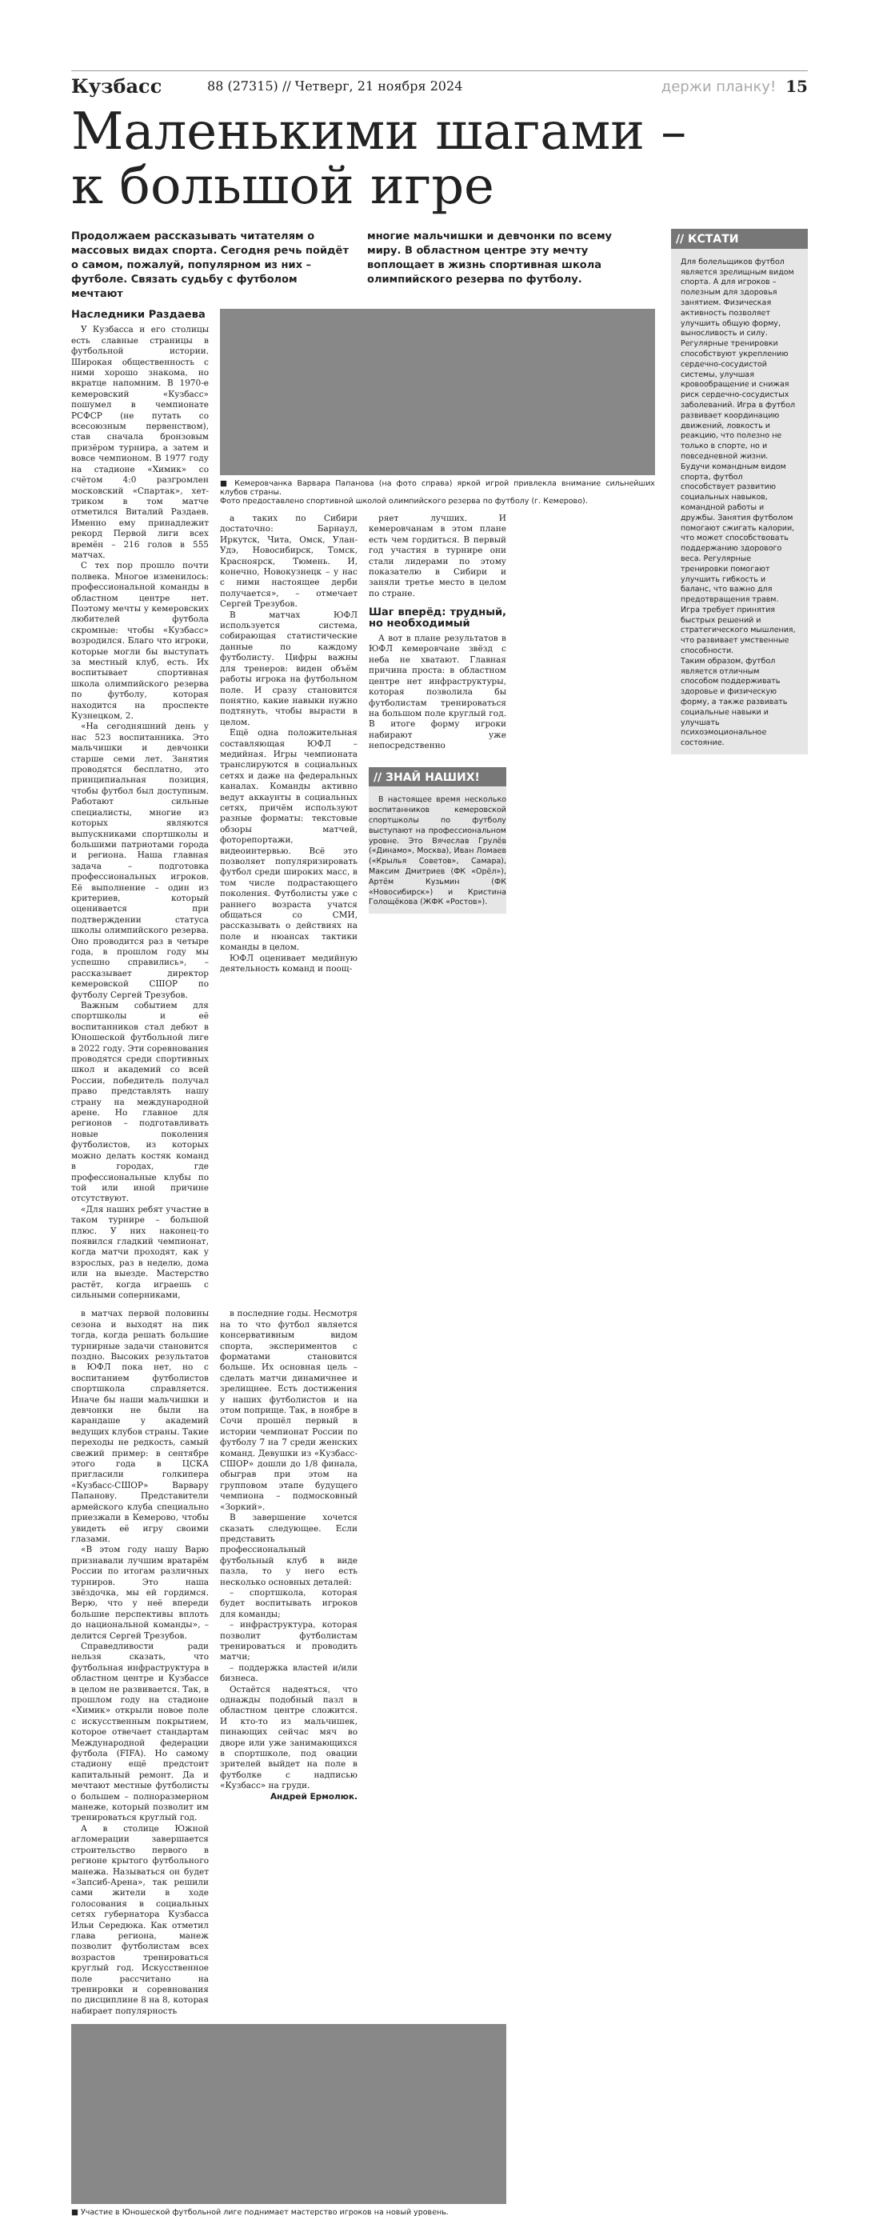Кузбасс 88 (27315) // Четверг, 21 ноября 2024 держи планку! 15
Маленькими шагами –
к большой игре
Продолжаем рассказывать читателям о массовых видах спорта. Сегодня речь пойдёт о самом, пожалуй, популярном из них – футболе. Связать судьбу с футболом мечтают
многие мальчишки и девчонки по всему миру. В областном центре эту мечту воплощает в жизнь спортивная школа олимпийского резерва по футболу.
Наследники Раздаева
У Кузбасса и его столицы есть славные страницы в футбольной истории. Широкая общественность с ними хорошо знакома, но вкратце напомним. В 1970-е кемеровский «Кузбасс» пошумел в чемпионате РСФСР (не путать со всесоюзным первенством), став сначала бронзовым призёром турнира, а затем и вовсе чемпионом. В 1977 году на стадионе «Химик» со счётом 4:0 разгромлен московский «Спартак», хет-триком в том матче отметился Виталий Раздаев. Именно ему принадлежит рекорд Первой лиги всех времён – 216 голов в 555 матчах.
С тех пор прошло почти полвека. Многое изменилось: профессиональной команды в областном центре нет. Поэтому мечты у кемеровских любителей футбола скромные: чтобы «Кузбасс» возродился. Благо что игроки, которые могли бы выступать за местный клуб, есть. Их воспитывает спортивная школа олимпийского резерва по футболу, которая находится на проспекте Кузнецком, 2.
«На сегодняшний день у нас 523 воспитанника. Это мальчишки и девчонки старше семи лет. Занятия проводятся бесплатно, это принципиальная позиция, чтобы футбол был доступным. Работают сильные специалисты, многие из которых являются выпускниками спортшколы и большими патриотами города и региона. Наша главная задача – подготовка профессиональных игроков. Её выполнение – один из критериев, который оценивается при подтверждении статуса школы олимпийского резерва. Оно проводится раз в четыре года, в прошлом году мы успешно справились», – рассказывает директор кемеровской СШОР по футболу Сергей Трезубов.
Важным событием для спортшколы и её воспитанников стал дебют в Юношеской футбольной лиге в 2022 году. Эти соревнования проводятся среди спортивных школ и академий со всей России, победитель получал право представлять нашу страну на международной арене. Но главное для регионов – подготавливать новые поколения футболистов, из которых можно делать костяк команд в городах, где профессиональные клубы по той или иной причине отсутствуют.
«Для наших ребят участие в таком турнире – большой плюс. У них наконец-то появился гладкий чемпионат, когда матчи проходят, как у взрослых, раз в неделю, дома или на выезде. Мастерство растёт, когда играешь с сильными соперниками,
■ Кемеровчанка Варвара Папанова (на фото справа) яркой игрой привлекла внимание сильнейших клубов страны.
Фото предоставлено спортивной школой олимпийского резерва по футболу (г. Кемерово).
а таких по Сибири достаточно: Барнаул, Иркутск, Чита, Омск, Улан-Удэ, Новосибирск, Томск, Красноярск, Тюмень. И, конечно, Новокузнецк – у нас с ними настоящее дерби получается», – отмечает Сергей Трезубов.
В матчах ЮФЛ используется система, собирающая статистические данные по каждому футболисту. Цифры важны для тренеров: виден объём работы игрока на футбольном поле. И сразу становится понятно, какие навыки нужно подтянуть, чтобы вырасти в целом.
Ещё одна положительная составляющая ЮФЛ – медийная. Игры чемпионата транслируются в социальных сетях и даже на федеральных каналах. Команды активно ведут аккаунты в социальных сетях, причём используют разные форматы: текстовые обзоры матчей, фоторепортажи, видеоинтервью. Всё это позволяет популяризировать футбол среди широких масс, в том числе подрастающего поколения. Футболисты уже с раннего возраста учатся общаться со СМИ, рассказывать о действиях на поле и нюансах тактики команды в целом.
ЮФЛ оценивает медийную деятельность команд и поощ-
ряет лучших. И кемеровчанам в этом плане есть чем гордиться. В первый год участия в турнире они стали лидерами по этому показателю в Сибири и заняли третье место в целом по стране.
Шаг вперёд: трудный, но необходимый
А вот в плане результатов в ЮФЛ кемеровчане звёзд с неба не хватают. Главная причина проста: в областном центре нет инфраструктуры, которая позволила бы футболистам тренироваться на большом поле круглый год. В итоге форму игроки набирают уже непосредственно
// ЗНАЙ НАШИХ!
В настоящее время несколько воспитанников кемеровской спортшколы по футболу выступают на профессиональном уровне. Это Вячеслав Грулёв («Динамо», Москва), Иван Ломаев («Крылья Советов», Самара), Максим Дмитриев (ФК «Орёл»), Артём Кузьмин (ФК «Новосибирск») и Кристина Голощёкова (ЖФК «Ростов»).
// КСТАТИ
Для болельщиков футбол является зрелищным видом спорта. А для игроков – полезным для здоровья занятием. Физическая активность позволяет улучшить общую форму, выносливость и силу. Регулярные тренировки способствуют укреплению сердечно-сосудистой системы, улучшая кровообращение и снижая риск сердечно-сосудистых заболеваний. Игра в футбол развивает координацию движений, ловкость и реакцию, что полезно не только в спорте, но и повседневной жизни.
Будучи командным видом спорта, футбол способствует развитию социальных навыков, командной работы и дружбы. Занятия футболом помогают сжигать калории, что может способствовать поддержанию здорового веса. Регулярные тренировки помогают улучшить гибкость и баланс, что важно для предотвращения травм. Игра требует принятия быстрых решений и стратегического мышления, что развивает умственные способности.
Таким образом, футбол является отличным способом поддерживать здоровье и физическую форму, а также развивать социальные навыки и улучшать психоэмоциональное состояние.
в матчах первой половины сезона и выходят на пик тогда, когда решать большие турнирные задачи становится поздно. Высоких результатов в ЮФЛ пока нет, но с воспитанием футболистов спортшкола справляется. Иначе бы наши мальчишки и девчонки не были на карандаше у академий ведущих клубов страны. Такие переходы не редкость, самый свежий пример: в сентябре этого года в ЦСКА пригласили голкипера «Кузбасс-СШОР» Варвару Папанову. Представители армейского клуба специально приезжали в Кемерово, чтобы увидеть её игру своими глазами.
«В этом году нашу Варю признавали лучшим вратарём России по итогам различных турниров. Это наша звёздочка, мы ей гордимся. Верю, что у неё впереди большие перспективы вплоть до национальной команды», – делится Сергей Трезубов.
Справедливости ради нельзя сказать, что футбольная инфраструктура в областном центре и Кузбассе в целом не развивается. Так, в прошлом году на стадионе «Химик» открыли новое поле с искусственным покрытием, которое отвечает стандартам Международной федерации футбола (FIFA). Но самому стадиону ещё предстоит капитальный ремонт. Да и мечтают местные футболисты о большем – полноразмерном манеже, который позволит им тренироваться круглый год.
А в столице Южной агломерации завершается строительство первого в регионе крытого футбольного манежа. Называться он будет «Запсиб-Арена», так решили сами жители в ходе голосования в социальных сетях губернатора Кузбасса Ильи Середюка. Как отметил глава региона, манеж позволит футболистам всех возрастов тренироваться круглый год. Искусственное поле рассчитано на тренировки и соревнования по дисциплине 8 на 8, которая набирает популярность
в последние годы. Несмотря на то что футбол является консервативным видом спорта, экспериментов с форматами становится больше. Их основная цель – сделать матчи динамичнее и зрелищнее. Есть достижения у наших футболистов и на этом поприще. Так, в ноябре в Сочи прошёл первый в истории чемпионат России по футболу 7 на 7 среди женских команд. Девушки из «Кузбасс-СШОР» дошли до 1/8 финала, обыграв при этом на групповом этапе будущего чемпиона – подмосковный «Зоркий».
В завершение хочется сказать следующее. Если представить профессиональный футбольный клуб в виде пазла, то у него есть несколько основных деталей:
– спортшкола, которая будет воспитывать игроков для команды;
– инфраструктура, которая позволит футболистам тренироваться и проводить матчи;
– поддержка властей и/или бизнеса.
Остаётся надеяться, что однажды подобный пазл в областном центре сложится. И кто-то из мальчишек, пинающих сейчас мяч во дворе или уже занимающихся в спортшколе, под овации зрителей выйдет на поле в футболке с надписью «Кузбасс» на груди.
Андрей Ермолюк.
■ Участие в Юношеской футбольной лиге поднимает мастерство игроков на новый уровень.